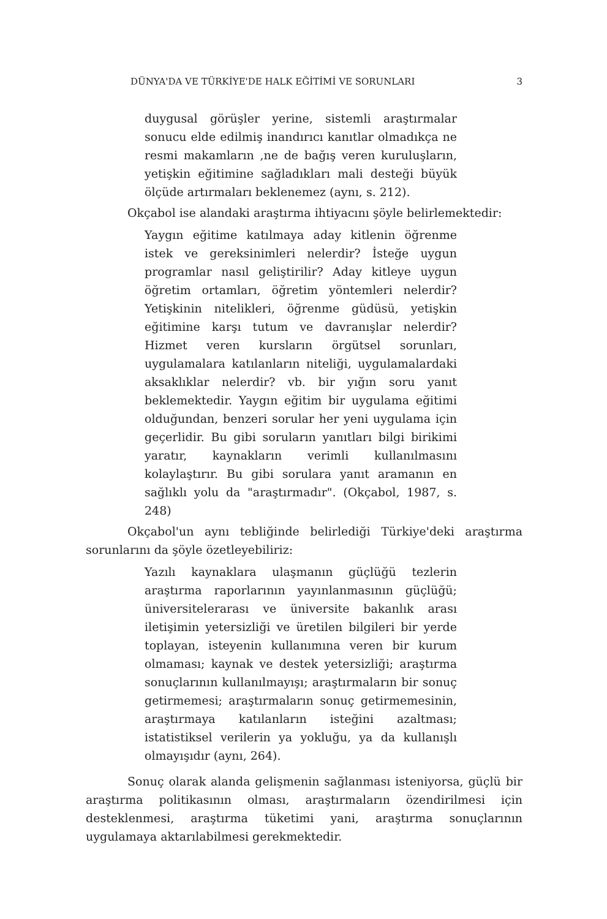DÜNYA'DA VE TÜRKİYE'DE HALK EĞİTİMİ VE SORUNLARI 3
duygusal görüşler yerine, sistemli araştırmalar sonucu elde edilmiş inandırıcı kanıtlar olmadıkça ne resmi makamların ,ne de bağış veren kuruluşların, yetişkin eğitimine sağladıkları mali desteği büyük ölçüde artırmaları beklenemez (aynı, s. 212).
Okçabol ise alandaki araştırma ihtiyacını şöyle belirlemektedir:
Yaygın eğitime katılmaya aday kitlenin öğrenme istek ve gereksinimleri nelerdir? İsteğe uygun programlar nasıl geliştirilir? Aday kitleye uygun öğretim ortamları, öğretim yöntemleri nelerdir? Yetişkinin nitelikleri, öğrenme güdüsü, yetişkin eğitimine karşı tutum ve davranışlar nelerdir? Hizmet veren kursların örgütsel sorunları, uygulamalara katılanların niteliği, uygulamalardaki aksaklıklar nelerdir? vb. bir yığın soru yanıt beklemektedir. Yaygın eğitim bir uygulama eğitimi olduğundan, benzeri sorular her yeni uygulama için geçerlidir. Bu gibi soruların yanıtları bilgi birikimi yaratır, kaynakların verimli kullanılmasını kolaylaştırır. Bu gibi sorulara yanıt aramanın en sağlıklı yolu da "araştırmadır". (Okçabol, 1987, s. 248)
Okçabol'un aynı tebliğinde belirlediği Türkiye'deki araştırma sorunlarını da şöyle özetleyebiliriz:
Yazılı kaynaklara ulaşmanın güçlüğü tezlerin araştırma raporlarının yayınlanmasının güçlüğü; üniversitelerarası ve üniversite bakanlık arası iletişimin yetersizliği ve üretilen bilgileri bir yerde toplayan, isteyenin kullanımına veren bir kurum olmaması; kaynak ve destek yetersizliği; araştırma sonuçlarının kullanılmayışı; araştırmaların bir sonuç getirmemesi; araştırmaların sonuç getirmemesinin, araştırmaya katılanların isteğini azaltması; istatistiksel verilerin ya yokluğu, ya da kullanışlı olmayışıdır (aynı, 264).
Sonuç olarak alanda gelişmenin sağlanması isteniyorsa, güçlü bir araştırma politikasının olması, araştırmaların özendirilmesi için desteklenmesi, araştırma tüketimi yani, araştırma sonuçlarının uygulamaya aktarılabilmesi gerekmektedir.